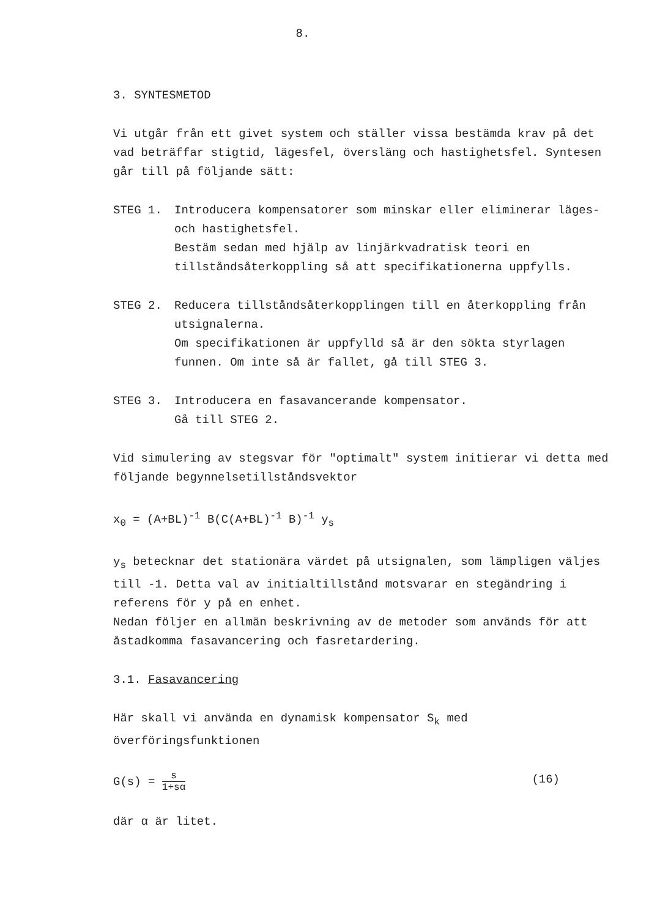8.
3. SYNTESMETOD
Vi utgår från ett givet system och ställer vissa bestämda krav på det vad beträffar stigtid, lägesfel, översläng och hastighetsfel. Syntesen går till på följande sätt:
STEG 1. Introducera kompensatorer som minskar eller eliminerar läges- och hastighetsfel.
Bestäm sedan med hjälp av linjärkvadratisk teori en tillståndsåterkoppling så att specifikationerna uppfylls.
STEG 2. Reducera tillståndsåterkopplingen till en återkoppling från utsignalerna.
Om specifikationen är uppfylld så är den sökta styrlagen funnen. Om inte så är fallet, gå till STEG 3.
STEG 3. Introducera en fasavancerande kompensator.
Gå till STEG 2.
Vid simulering av stegsvar för "optimalt" system initierar vi detta med följande begynnelsetillståndsvektor
x<sub>0</sub> = (A+BL)<sup>-1</sup> B(C(A+BL)<sup>-1</sup> B)<sup>-1</sup> y<sub>s</sub>
y<sub>s</sub> betecknar det stationära värdet på utsignalen, som lämpligen väljes till -1. Detta val av initialtillstånd motsvarar en stegändring i referens för y på en enhet.
Nedan följer en allmän beskrivning av de metoder som används för att åstadkomma fasavancering och fasretardering.
3.1. Fasavancering
Här skall vi använda en dynamisk kompensator S<sub>k</sub> med överföringsfunktionen
G(s) = s 1+sα
(16)
där α är litet.